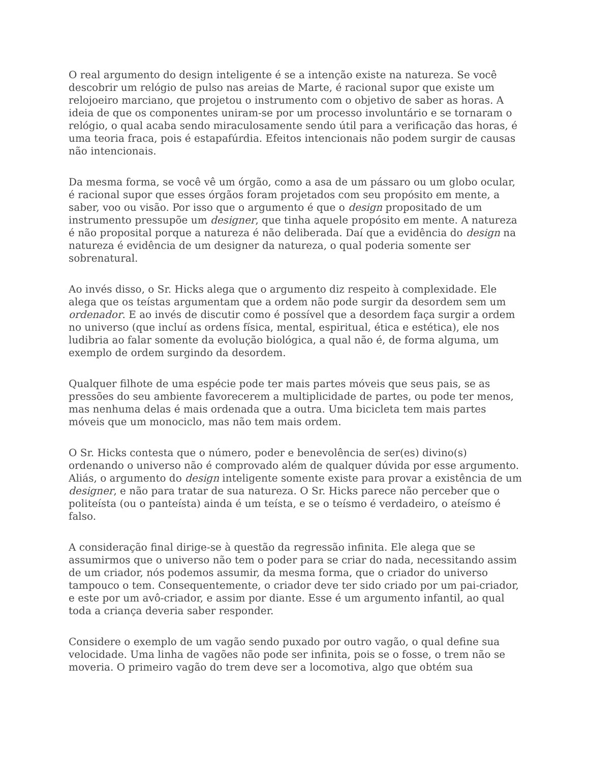O real argumento do design inteligente é se a intenção existe na natureza. Se você descobrir um relógio de pulso nas areias de Marte, é racional supor que existe um relojoeiro marciano, que projetou o instrumento com o objetivo de saber as horas. A ideia de que os componentes uniram-se por um processo involuntário e se tornaram o relógio, o qual acaba sendo miraculosamente sendo útil para a verificação das horas, é uma teoria fraca, pois é estapafúrdia. Efeitos intencionais não podem surgir de causas não intencionais.
Da mesma forma, se você vê um órgão, como a asa de um pássaro ou um globo ocular, é racional supor que esses órgãos foram projetados com seu propósito em mente, a saber, voo ou visão. Por isso que o argumento é que o design propositado de um instrumento pressupõe um designer, que tinha aquele propósito em mente. A natureza é não proposital porque a natureza é não deliberada. Daí que a evidência do design na natureza é evidência de um designer da natureza, o qual poderia somente ser sobrenatural.
Ao invés disso, o Sr. Hicks alega que o argumento diz respeito à complexidade. Ele alega que os teístas argumentam que a ordem não pode surgir da desordem sem um ordenador. E ao invés de discutir como é possível que a desordem faça surgir a ordem no universo (que incluí as ordens física, mental, espiritual, ética e estética), ele nos ludibria ao falar somente da evolução biológica, a qual não é, de forma alguma, um exemplo de ordem surgindo da desordem.
Qualquer filhote de uma espécie pode ter mais partes móveis que seus pais, se as pressões do seu ambiente favorecerem a multiplicidade de partes, ou pode ter menos, mas nenhuma delas é mais ordenada que a outra. Uma bicicleta tem mais partes móveis que um monociclo, mas não tem mais ordem.
O Sr. Hicks contesta que o número, poder e benevolência de ser(es) divino(s) ordenando o universo não é comprovado além de qualquer dúvida por esse argumento. Aliás, o argumento do design inteligente somente existe para provar a existência de um designer, e não para tratar de sua natureza. O Sr. Hicks parece não perceber que o politeísta (ou o panteísta) ainda é um teísta, e se o teísmo é verdadeiro, o ateísmo é falso.
A consideração final dirige-se à questão da regressão infinita. Ele alega que se assumirmos que o universo não tem o poder para se criar do nada, necessitando assim de um criador, nós podemos assumir, da mesma forma, que o criador do universo tampouco o tem. Consequentemente, o criador deve ter sido criado por um pai-criador, e este por um avô-criador, e assim por diante. Esse é um argumento infantil, ao qual toda a criança deveria saber responder.
Considere o exemplo de um vagão sendo puxado por outro vagão, o qual define sua velocidade. Uma linha de vagões não pode ser infinita, pois se o fosse, o trem não se moveria. O primeiro vagão do trem deve ser a locomotiva, algo que obtém sua